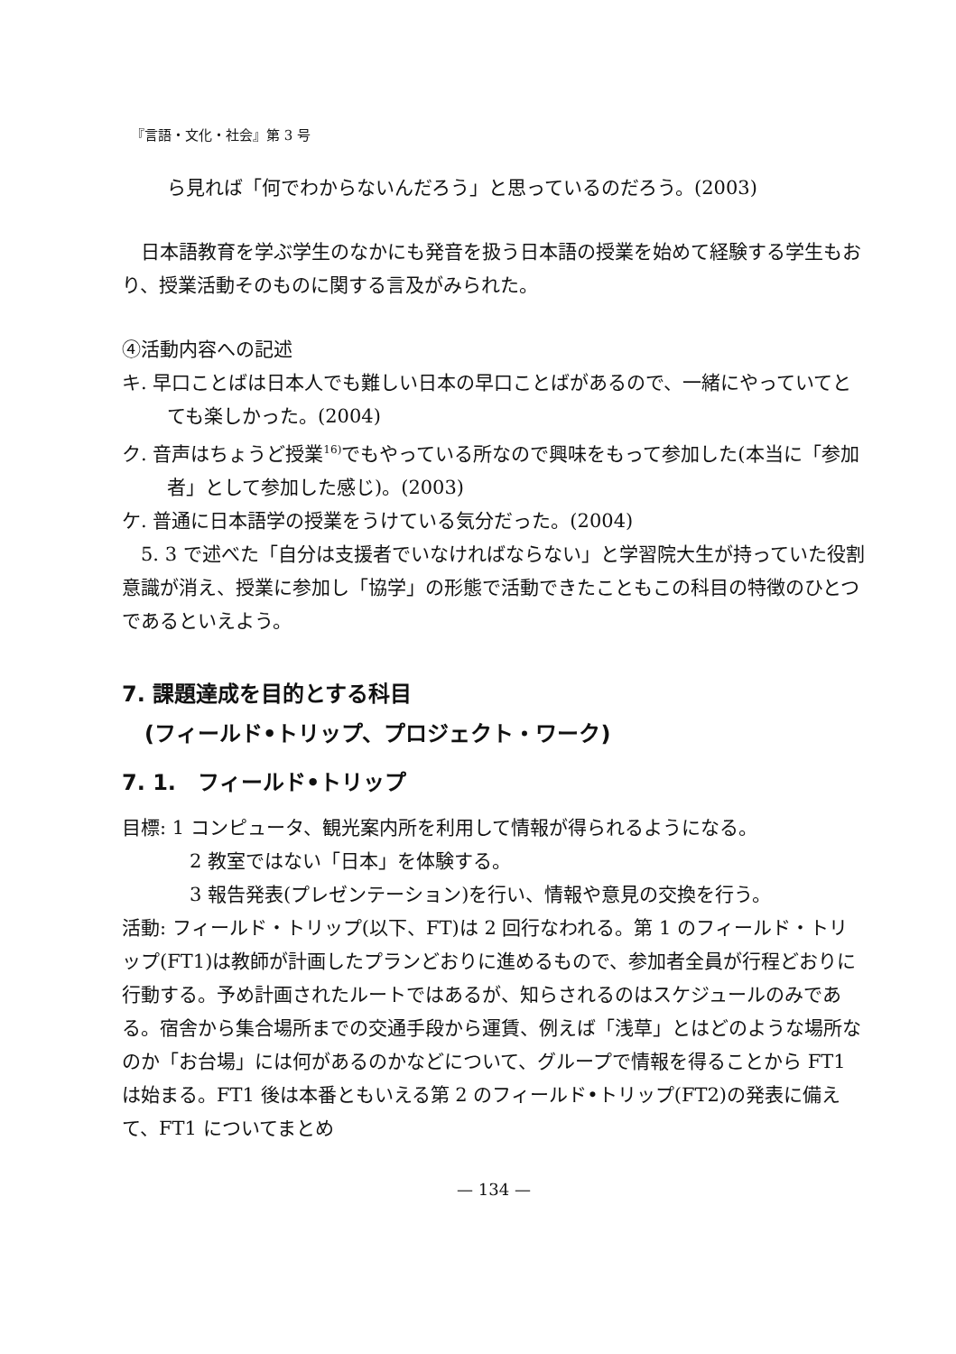『言語・文化・社会』第 3 号
ら見れば「何でわからないんだろう」と思っているのだろう。(2003)
日本語教育を学ぶ学生のなかにも発音を扱う日本語の授業を始めて経験する学生もおり、授業活動そのものに関する言及がみられた。
④活動内容への記述
キ. 早口ことばは日本人でも難しい日本の早口ことばがあるので、一緒にやっていてとても楽しかった。(2004)
ク. 音声はちょうど授業<sup>16)</sup>でもやっている所なので興味をもって参加した(本当に「参加者」として参加した感じ)。(2003)
ケ. 普通に日本語学の授業をうけている気分だった。(2004)
5. 3 で述べた「自分は支援者でいなければならない」と学習院大生が持っていた役割意識が消え、授業に参加し「協学」の形態で活動できたこともこの科目の特徴のひとつであるといえよう。
7. 課題達成を目的とする科目
(フィールド•トリップ、プロジェクト・ワーク)
7. 1.　フィールド•トリップ
目標: 1 コンピュータ、観光案内所を利用して情報が得られるようになる。
2 教室ではない「日本」を体験する。
3 報告発表(プレゼンテーション)を行い、情報や意見の交換を行う。
活動: フィールド・トリップ(以下、FT)は 2 回行なわれる。第 1 のフィールド・トリップ(FT1)は教師が計画したプランどおりに進めるもので、参加者全員が行程どおりに行動する。予め計画されたルートではあるが、知らされるのはスケジュールのみである。宿舎から集合場所までの交通手段から運賃、例えば「浅草」とはどのような場所なのか「お台場」には何があるのかなどについて、グループで情報を得ることから FT1 は始まる。FT1 後は本番ともいえる第 2 のフィールド•トリップ(FT2)の発表に備えて、FT1 についてまとめ
— 134 —